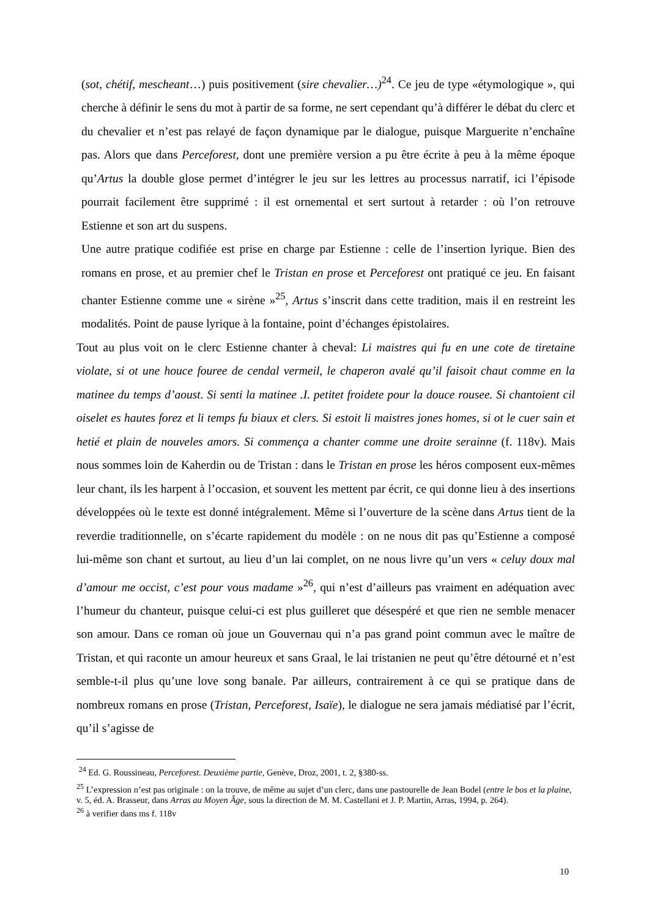(sot, chétif, mescheant…) puis positivement (sire chevalier…)<sup>24</sup>. Ce jeu de type «étymologique », qui cherche à définir le sens du mot à partir de sa forme, ne sert cependant qu’à différer le débat du clerc et du chevalier et n’est pas relayé de façon dynamique par le dialogue, puisque Marguerite n’enchaîne pas. Alors que dans Perceforest, dont une première version a pu être écrite à peu à la même époque qu’Artus la double glose permet d’intégrer le jeu sur les lettres au processus narratif, ici l’épisode pourrait facilement être supprimé : il est ornemental et sert surtout à retarder : où l’on retrouve Estienne et son art du suspens.
Une autre pratique codifiée est prise en charge par Estienne : celle de l’insertion lyrique. Bien des romans en prose, et au premier chef le Tristan en prose et Perceforest ont pratiqué ce jeu. En faisant chanter Estienne comme une « sirène »<sup>25</sup>, Artus s’inscrit dans cette tradition, mais il en restreint les modalités. Point de pause lyrique à la fontaine, point d’échanges épistolaires.
Tout au plus voit on le clerc Estienne chanter à cheval: Li maistres qui fu en une cote de tiretaine violate, si ot une houce fouree de cendal vermeil, le chaperon avalé qu’il faisoit chaut comme en la matinee du temps d’aoust. Si senti la matinee .I. petitet froidete pour la douce rousee. Si chantoient cil oiselet es hautes forez et li temps fu biaux et clers. Si estoit li maistres jones homes, si ot le cuer sain et hetié et plain de nouveles amors. Si commença a chanter comme une droite serainne (f. 118v). Mais nous sommes loin de Kaherdin ou de Tristan : dans le Tristan en prose les héros composent eux-mêmes leur chant, ils les harpent à l’occasion, et souvent les mettent par écrit, ce qui donne lieu à des insertions développées où le texte est donné intégralement. Même si l’ouverture de la scène dans Artus tient de la reverdie traditionnelle, on s’écarte rapidement du modèle : on ne nous dit pas qu’Estienne a composé lui-même son chant et surtout, au lieu d’un lai complet, on ne nous livre qu’un vers « celuy doux mal d’amour me occist, c’est pour vous madame »<sup>26</sup>, qui n’est d’ailleurs pas vraiment en adéquation avec l’humeur du chanteur, puisque celui-ci est plus guilleret que désespéré et que rien ne semble menacer son amour. Dans ce roman où joue un Gouvernau qui n’a pas grand point commun avec le maître de Tristan, et qui raconte un amour heureux et sans Graal, le lai tristanien ne peut qu’être détourné et n’est semble-t-il plus qu’une love song banale. Par ailleurs, contrairement à ce qui se pratique dans de nombreux romans en prose (Tristan, Perceforest, Isaïe), le dialogue ne sera jamais médiatisé par l’écrit, qu’il s’agisse de
<sup>24</sup> Ed. G. Roussineau, Perceforest. Deuxième partie, Genève, Droz, 2001, t. 2, §380-ss.
<sup>25</sup> L’expression n’est pas originale : on la trouve, de même au sujet d’un clerc, dans une pastourelle de Jean Bodel (entre le bos et la plaine, v. 5, éd. A. Brasseur, dans Arras au Moyen Âge, sous la direction de M. M. Castellani et J. P. Martin, Arras, 1994, p. 264).
<sup>26</sup> à verifier dans ms f. 118v
10